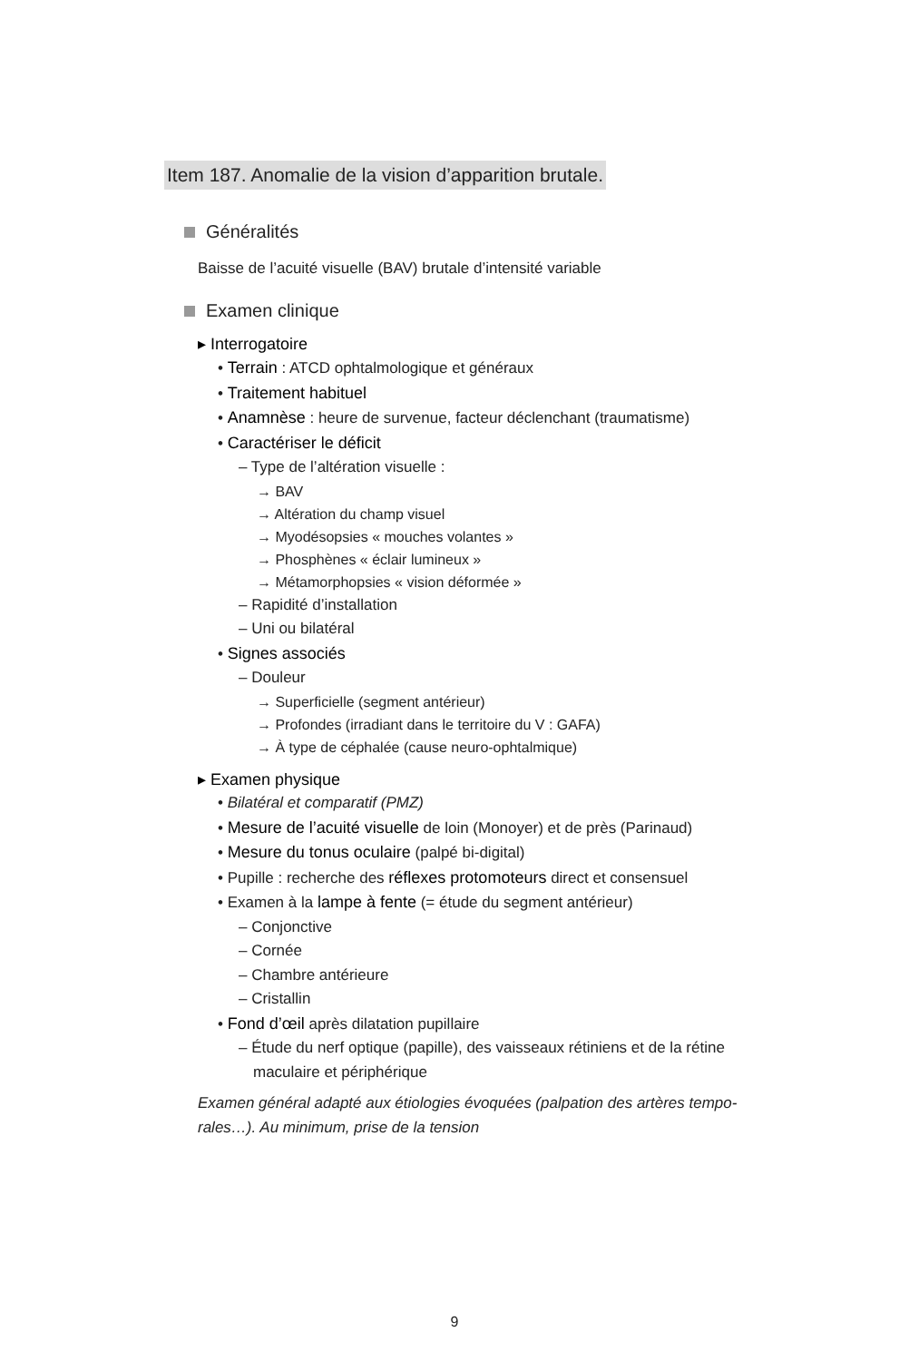Item 187. Anomalie de la vision d’apparition brutale.
Généralités
Baisse de l’acuité visuelle (BAV) brutale d’intensité variable
Examen clinique
▸ Interrogatoire
• Terrain : ATCD ophtalmologique et généraux
• Traitement habituel
• Anamnèse : heure de survenue, facteur déclenchant (traumatisme)
• Caractériser le déficit
– Type de l’altération visuelle :
→ BAV
→ Altération du champ visuel
→ Myodésopsies « mouches volantes »
→ Phosphènes « éclair lumineux »
→ Métamorphopsies « vision déformée »
– Rapidité d’installation
– Uni ou bilatéral
• Signes associés
– Douleur
→ Superficielle (segment antérieur)
→ Profondes (irradiant dans le territoire du V : GAFA)
→ À type de céphalée (cause neuro-ophtalmique)
▸ Examen physique
• Bilatéral et comparatif (PMZ)
• Mesure de l’acuité visuelle de loin (Monoyer) et de près (Parinaud)
• Mesure du tonus oculaire (palpé bi-digital)
• Pupille : recherche des réflexes protomoteurs direct et consensuel
• Examen à la lampe à fente (= étude du segment antérieur)
– Conjonctive
– Cornée
– Chambre antérieure
– Cristallin
• Fond d’œil après dilatation pupillaire
– Étude du nerf optique (papille), des vaisseaux rétiniens et de la rétine maculaire et périphérique
Examen général adapté aux étiologies évoquées (palpation des artères tempo-rales…). Au minimum, prise de la tension
9